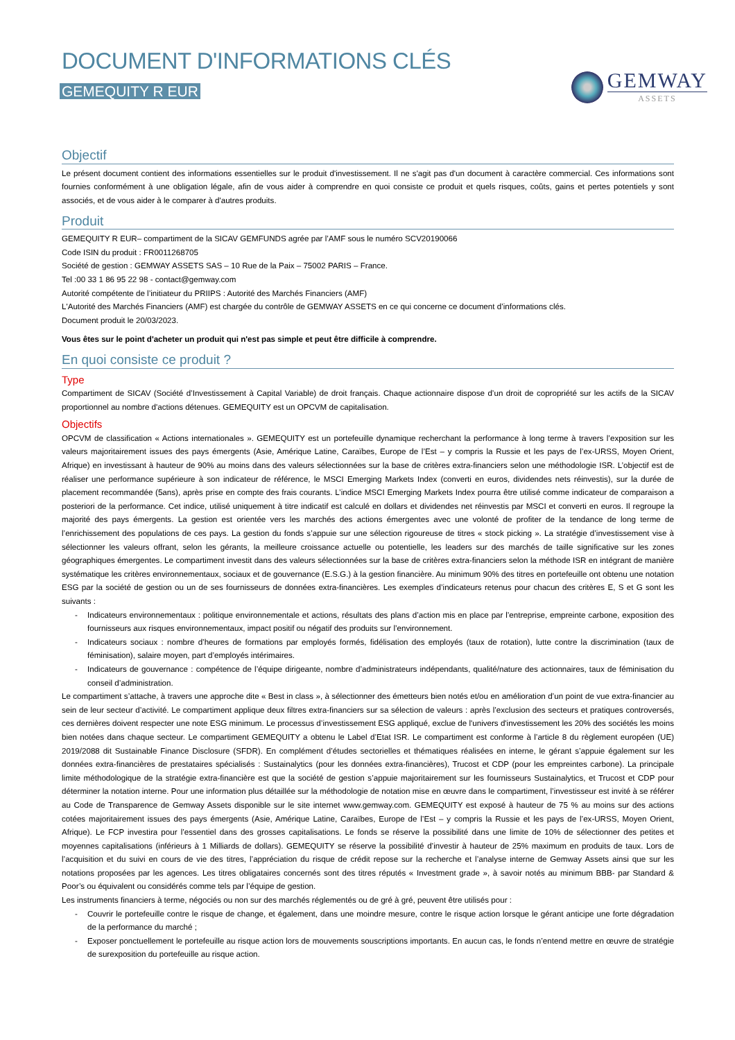DOCUMENT D'INFORMATIONS CLÉS
GEMEQUITY R EUR
GEMWAY
ASSETS
Objectif
Le présent document contient des informations essentielles sur le produit d'investissement. Il ne s'agit pas d'un document à caractère commercial. Ces informations sont fournies conformément à une obligation légale, afin de vous aider à comprendre en quoi consiste ce produit et quels risques, coûts, gains et pertes potentiels y sont associés, et de vous aider à le comparer à d'autres produits.
Produit
GEMEQUITY R EUR– compartiment de la SICAV GEMFUNDS agrée par l’AMF sous le numéro SCV20190066
Code ISIN du produit : FR0011268705
Société de gestion : GEMWAY ASSETS SAS – 10 Rue de la Paix – 75002 PARIS – France.
Tel :00 33 1 86 95 22 98 - contact@gemway.com
Autorité compétente de l’initiateur du PRIIPS : Autorité des Marchés Financiers (AMF)
L'Autorité des Marchés Financiers (AMF) est chargée du contrôle de GEMWAY ASSETS en ce qui concerne ce document d’informations clés.
Document produit le 20/03/2023.
Vous êtes sur le point d'acheter un produit qui n'est pas simple et peut être difficile à comprendre.
En quoi consiste ce produit ?
Type
Compartiment de SICAV (Société d’Investissement à Capital Variable) de droit français. Chaque actionnaire dispose d’un droit de copropriété sur les actifs de la SICAV proportionnel au nombre d'actions détenues. GEMEQUITY est un OPCVM de capitalisation.
Objectifs
OPCVM de classification « Actions internationales ». GEMEQUITY est un portefeuille dynamique recherchant la performance à long terme à travers l’exposition sur les valeurs majoritairement issues des pays émergents (Asie, Amérique Latine, Caraïbes, Europe de l’Est – y compris la Russie et les pays de l’ex-URSS, Moyen Orient, Afrique) en investissant à hauteur de 90% au moins dans des valeurs sélectionnées sur la base de critères extra-financiers selon une méthodologie ISR. L’objectif est de réaliser une performance supérieure à son indicateur de référence, le MSCI Emerging Markets Index (converti en euros, dividendes nets réinvestis), sur la durée de placement recommandée (5ans), après prise en compte des frais courants. L’indice MSCI Emerging Markets Index pourra être utilisé comme indicateur de comparaison a posteriori de la performance. Cet indice, utilisé uniquement à titre indicatif est calculé en dollars et dividendes net réinvestis par MSCI et converti en euros. Il regroupe la majorité des pays émergents. La gestion est orientée vers les marchés des actions émergentes avec une volonté de profiter de la tendance de long terme de l’enrichissement des populations de ces pays. La gestion du fonds s’appuie sur une sélection rigoureuse de titres « stock picking ». La stratégie d’investissement vise à sélectionner les valeurs offrant, selon les gérants, la meilleure croissance actuelle ou potentielle, les leaders sur des marchés de taille significative sur les zones géographiques émergentes. Le compartiment investit dans des valeurs sélectionnées sur la base de critères extra-financiers selon la méthode ISR en intégrant de manière systématique les critères environnementaux, sociaux et de gouvernance (E.S.G.) à la gestion financière. Au minimum 90% des titres en portefeuille ont obtenu une notation ESG par la société de gestion ou un de ses fournisseurs de données extra-financières. Les exemples d’indicateurs retenus pour chacun des critères E, S et G sont les suivants :
- Indicateurs environnementaux : politique environnementale et actions, résultats des plans d’action mis en place par l’entreprise, empreinte carbone, exposition des fournisseurs aux risques environnementaux, impact positif ou négatif des produits sur l’environnement.
- Indicateurs sociaux : nombre d’heures de formations par employés formés, fidélisation des employés (taux de rotation), lutte contre la discrimination (taux de féminisation), salaire moyen, part d’employés intérimaires.
- Indicateurs de gouvernance : compétence de l’équipe dirigeante, nombre d’administrateurs indépendants, qualité/nature des actionnaires, taux de féminisation du conseil d’administration.
Le compartiment s’attache, à travers une approche dite « Best in class », à sélectionner des émetteurs bien notés et/ou en amélioration d’un point de vue extra-financier au sein de leur secteur d’activité. Le compartiment applique deux filtres extra-financiers sur sa sélection de valeurs : après l’exclusion des secteurs et pratiques controversés, ces dernières doivent respecter une note ESG minimum. Le processus d’investissement ESG appliqué, exclue de l'univers d'investissement les 20% des sociétés les moins bien notées dans chaque secteur. Le compartiment GEMEQUITY a obtenu le Label d’Etat ISR. Le compartiment est conforme à l’article 8 du règlement européen (UE) 2019/2088 dit Sustainable Finance Disclosure (SFDR). En complément d’études sectorielles et thématiques réalisées en interne, le gérant s’appuie également sur les données extra-financières de prestataires spécialisés : Sustainalytics (pour les données extra-financières), Trucost et CDP (pour les empreintes carbone). La principale limite méthodologique de la stratégie extra-financière est que la société de gestion s’appuie majoritairement sur les fournisseurs Sustainalytics, et Trucost et CDP pour déterminer la notation interne. Pour une information plus détaillée sur la méthodologie de notation mise en œuvre dans le compartiment, l’investisseur est invité à se référer au Code de Transparence de Gemway Assets disponible sur le site internet www.gemway.com. GEMEQUITY est exposé à hauteur de 75 % au moins sur des actions cotées majoritairement issues des pays émergents (Asie, Amérique Latine, Caraïbes, Europe de l’Est – y compris la Russie et les pays de l’ex-URSS, Moyen Orient, Afrique). Le FCP investira pour l’essentiel dans des grosses capitalisations. Le fonds se réserve la possibilité dans une limite de 10% de sélectionner des petites et moyennes capitalisations (inférieurs à 1 Milliards de dollars). GEMEQUITY se réserve la possibilité d’investir à hauteur de 25% maximum en produits de taux. Lors de l’acquisition et du suivi en cours de vie des titres, l’appréciation du risque de crédit repose sur la recherche et l’analyse interne de Gemway Assets ainsi que sur les notations proposées par les agences. Les titres obligataires concernés sont des titres réputés « Investment grade », à savoir notés au minimum BBB- par Standard & Poor’s ou équivalent ou considérés comme tels par l’équipe de gestion.
Les instruments financiers à terme, négociés ou non sur des marchés réglementés ou de gré à gré, peuvent être utilisés pour :
- Couvrir le portefeuille contre le risque de change, et également, dans une moindre mesure, contre le risque action lorsque le gérant anticipe une forte dégradation de la performance du marché ;
- Exposer ponctuellement le portefeuille au risque action lors de mouvements souscriptions importants. En aucun cas, le fonds n’entend mettre en œuvre de stratégie de surexposition du portefeuille au risque action.